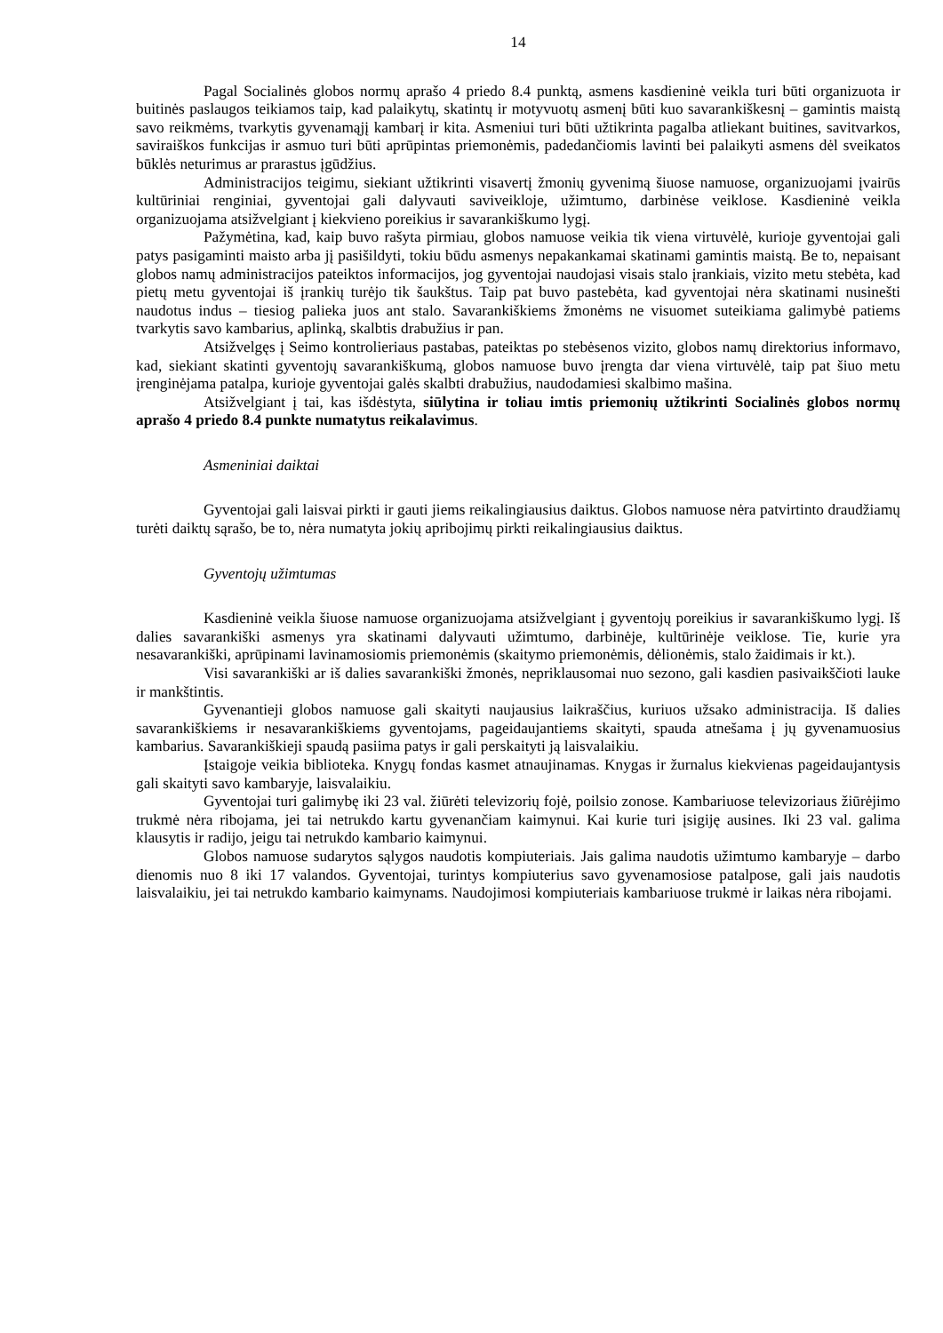14
Pagal Socialinės globos normų aprašo 4 priedo 8.4 punktą, asmens kasdieninė veikla turi būti organizuota ir buitinės paslaugos teikiamos taip, kad palaikytų, skatintų ir motyvuotų asmenį būti kuo savarankiškesnį – gamintis maistą savo reikmėms, tvarkytis gyvenamąjį kambarį ir kita. Asmeniui turi būti užtikrinta pagalba atliekant buitines, savitvarkos, saviraiškos funkcijas ir asmuo turi būti aprūpintas priemonėmis, padedančiomis lavinti bei palaikyti asmens dėl sveikatos būklės neturimus ar prarastus įgūdžius.
Administracijos teigimu, siekiant užtikrinti visavertį žmonių gyvenimą šiuose namuose, organizuojami įvairūs kultūriniai renginiai, gyventojai gali dalyvauti saviveikloje, užimtumo, darbinėse veiklose. Kasdieninė veikla organizuojama atsižvelgiant į kiekvieno poreikius ir savarankiškumo lygį.
Pažymėtina, kad, kaip buvo rašyta pirmiau, globos namuose veikia tik viena virtuvėlė, kurioje gyventojai gali patys pasigaminti maisto arba jį pasišildyti, tokiu būdu asmenys nepakankamai skatinami gamintis maistą. Be to, nepaisant globos namų administracijos pateiktos informacijos, jog gyventojai naudojasi visais stalo įrankiais, vizito metu stebėta, kad pietų metu gyventojai iš įrankių turėjo tik šaukštus. Taip pat buvo pastebėta, kad gyventojai nėra skatinami nusinešti naudotus indus – tiesiog palieka juos ant stalo. Savarankiškiems žmonėms ne visuomet suteikiama galimybė patiems tvarkytis savo kambarius, aplinką, skalbtis drabužius ir pan.
Atsižvelgęs į Seimo kontrolieriaus pastabas, pateiktas po stebėsenos vizito, globos namų direktorius informavo, kad, siekiant skatinti gyventojų savarankiškumą, globos namuose buvo įrengta dar viena virtuvėlė, taip pat šiuo metu įrenginėjama patalpa, kurioje gyventojai galės skalbti drabužius, naudodamiesi skalbimo mašina.
Atsižvelgiant į tai, kas išdėstyta, siūlytina ir toliau imtis priemonių užtikrinti Socialinės globos normų aprašo 4 priedo 8.4 punkte numatytus reikalavimus.
Asmeniniai daiktai
Gyventojai gali laisvai pirkti ir gauti jiems reikalingiausius daiktus. Globos namuose nėra patvirtinto draudžiamų turėti daiktų sąrašo, be to, nėra numatyta jokių apribojimų pirkti reikalingiausius daiktus.
Gyventojų užimtumas
Kasdieninė veikla šiuose namuose organizuojama atsižvelgiant į gyventojų poreikius ir savarankiškumo lygį. Iš dalies savarankiški asmenys yra skatinami dalyvauti užimtumo, darbinėje, kultūrinėje veiklose. Tie, kurie yra nesavarankiški, aprūpinami lavinamosiomis priemonėmis (skaitymo priemonėmis, dėlionėmis, stalo žaidimais ir kt.).
Visi savarankiški ar iš dalies savarankiški žmonės, nepriklausomai nuo sezono, gali kasdien pasivaikščioti lauke ir mankštintis.
Gyvenantieji globos namuose gali skaityti naujausius laikraščius, kuriuos užsako administracija. Iš dalies savarankiškiems ir nesavarankiškiems gyventojams, pageidaujantiems skaityti, spauda atnešama į jų gyvenamuosius kambarius. Savarankiškieji spaudą pasiima patys ir gali perskaityti ją laisvalaikiu.
Įstaigoje veikia biblioteka. Knygų fondas kasmet atnaujinamas. Knygas ir žurnalus kiekvienas pageidaujantysis gali skaityti savo kambaryje, laisvalaikiu.
Gyventojai turi galimybę iki 23 val. žiūrėti televizorių fojė, poilsio zonose. Kambariuose televizoriaus žiūrėjimo trukmė nėra ribojama, jei tai netrukdo kartu gyvenančiam kaimynui. Kai kurie turi įsigiję ausines. Iki 23 val. galima klausytis ir radijo, jeigu tai netrukdo kambario kaimynui.
Globos namuose sudarytos sąlygos naudotis kompiuteriais. Jais galima naudotis užimtumo kambaryje – darbo dienomis nuo 8 iki 17 valandos. Gyventojai, turintys kompiuterius savo gyvenamosiose patalpose, gali jais naudotis laisvalaikiu, jei tai netrukdo kambario kaimynams. Naudojimosi kompiuteriais kambariuose trukmė ir laikas nėra ribojami.